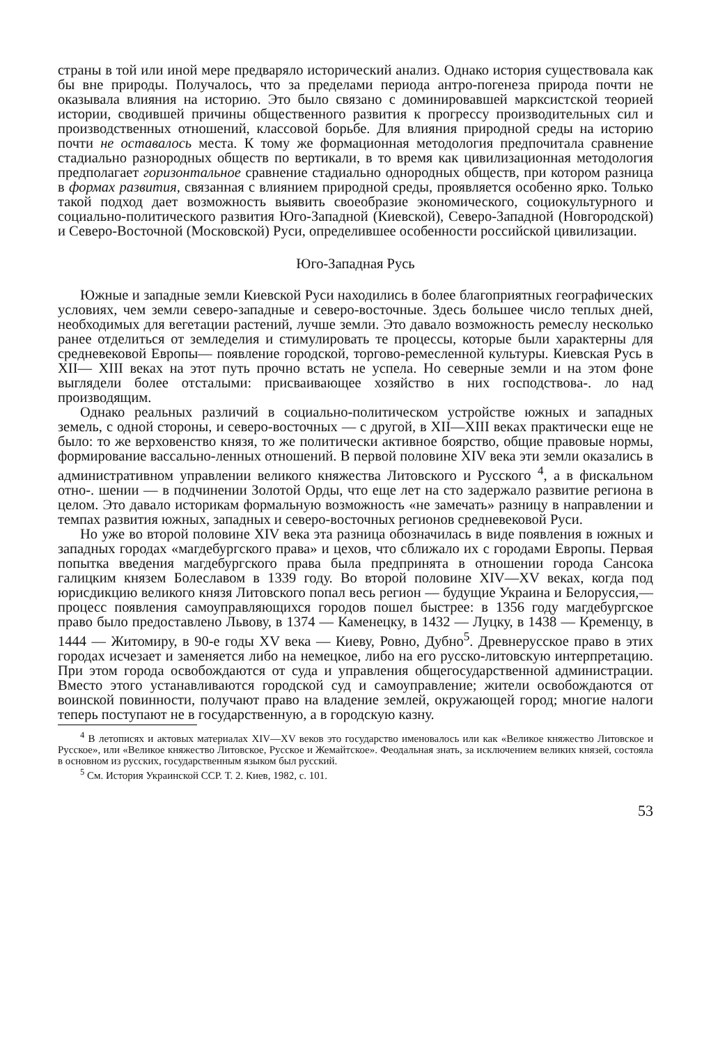страны в той или иной мере предваряло исторический анализ. Однако история существовала как бы вне природы. Получалось, что за пределами периода антро-погенеза природа почти не оказывала влияния на историю. Это было связано с доминировавшей марксистской теорией истории, сводившей причины общественного развития к прогрессу производительных сил и производственных отношений, классовой борьбе. Для влияния природной среды на историю почти не оставалось места. К тому же формационная методология предпочитала сравнение стадиально разнородных обществ по вертикали, в то время как цивилизационная методология предполагает горизонтальное сравнение стадиально однородных обществ, при котором разница в формах развития, связанная с влиянием природной среды, проявляется особенно ярко. Только такой подход дает возможность выявить своеобразие экономического, социокультурного и социально-политического развития Юго-Западной (Киевской), Северо-Западной (Новгородской) и Северо-Восточной (Московской) Руси, определившее особенности российской цивилизации.
Юго-Западная Русь
Южные и западные земли Киевской Руси находились в более благоприятных географических условиях, чем земли северо-западные и северо-восточные. Здесь большее число теплых дней, необходимых для вегетации растений, лучше земли. Это давало возможность ремеслу несколько ранее отделиться от земледелия и стимулировать те процессы, которые были характерны для средневековой Европы— появление городской, торгово-ремесленной культуры. Киевская Русь в XII— XIII веках на этот путь прочно встать не успела. Но северные земли и на этом фоне выглядели более отсталыми: присваивающее хозяйство в них господствова-. ло над производящим.
Однако реальных различий в социально-политическом устройстве южных и западных земель, с одной стороны, и северо-восточных — с другой, в XII—XIII веках практически еще не было: то же верховенство князя, то же политически активное боярство, общие правовые нормы, формирование вассально-ленных отношений. В первой половине XIV века эти земли оказались в административном управлении великого княжества Литовского и Русского <sup>4</sup>, а в фискальном отно-. шении — в подчинении Золотой Орды, что еще лет на сто задержало развитие региона в целом. Это давало историкам формальную возможность «не замечать» разницу в направлении и темпах развития южных, западных и северо-восточных регионов средневековой Руси.
Но уже во второй половине XIV века эта разница обозначилась в виде появления в южных и западных городах «магдебургского права» и цехов, что сближало их с городами Европы. Первая попытка введения магдебургского права была предпринята в отношении города Сансока галицким князем Болеславом в 1339 году. Во второй половине XIV—XV веках, когда под юрисдикцию великого князя Литовского попал весь регион — будущие Украина и Белоруссия,— процесс появления самоуправляющихся городов пошел быстрее: в 1356 году магдебургское право было предоставлено Львову, в 1374 — Каменецку, в 1432 — Луцку, в 1438 — Кременцу, в 1444 — Житомиру, в 90-е годы XV века — Киеву, Ровно, Дубно<sup>5</sup>. Древнерусское право в этих городах исчезает и заменяется либо на немецкое, либо на его русско-литовскую интерпретацию. При этом города освобождаются от суда и управления общегосударственной администрации. Вместо этого устанавливаются городской суд и самоуправление; жители освобождаются от воинской повинности, получают право на владение землей, окружающей город; многие налоги теперь поступают не в государственную, а в городскую казну.
<sup>4</sup> В летописях и актовых материалах XIV—XV веков это государство именовалось или как «Великое княжество Литовское и Русское», или «Великое княжество Литовское, Русское и Жемайтское». Феодальная знать, за исключением великих князей, состояла в основном из русских, государственным языком был русский.
<sup>5</sup> См. История Украинской ССР. Т. 2. Киев, 1982, с. 101.
53